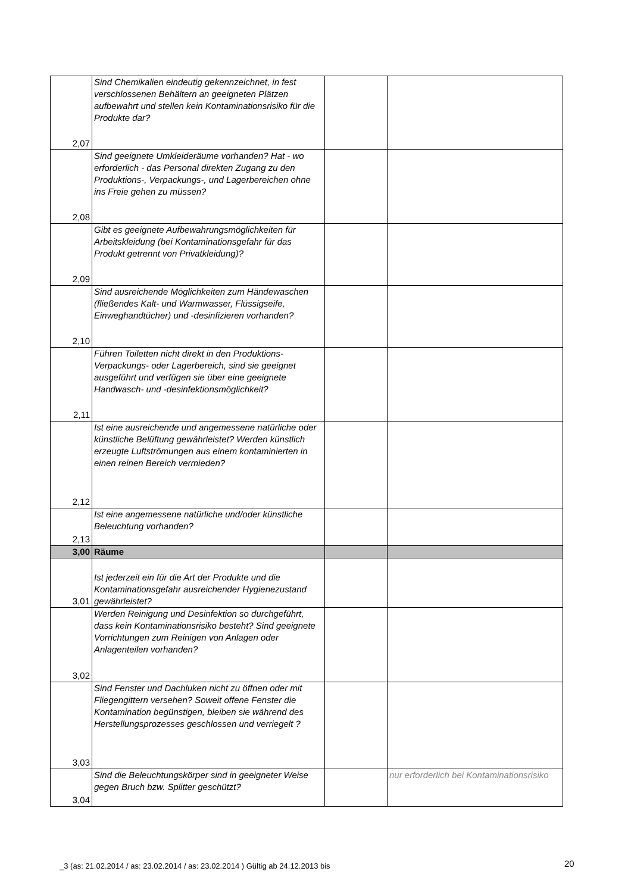| 2,07 | Sind Chemikalien eindeutig gekennzeichnet, in fest verschlossenen Behältern an geeigneten Plätzen aufbewahrt und stellen kein Kontaminationsrisiko für die Produkte dar? | | |
| 2,08 | Sind geeignete Umkleideräume vorhanden? Hat - wo erforderlich - das Personal direkten Zugang zu den Produktions-, Verpackungs-, und Lagerbereichen ohne ins Freie gehen zu müssen? | | |
| 2,09 | Gibt es geeignete Aufbewahrungsmöglichkeiten für Arbeitskleidung (bei Kontaminationsgefahr für das Produkt getrennt von Privatkleidung)? | | |
| 2,10 | Sind ausreichende Möglichkeiten zum Händewaschen (fließendes Kalt- und Warmwasser, Flüssigseife, Einweghandtücher) und -desinfizieren vorhanden? | | |
| 2,11 | Führen Toiletten nicht direkt in den Produktions- Verpackungs- oder Lagerbereich, sind sie geeignet ausgeführt und verfügen sie über eine geeignete Handwasch- und -desinfektionsmöglichkeit? | | |
| 2,12 | Ist eine ausreichende und angemessene natürliche oder künstliche Belüftung gewährleistet? Werden künstlich erzeugte Luftströmungen aus einem kontaminierten in einen reinen Bereich vermieden? | | |
| 2,13 | Ist eine angemessene natürliche und/oder künstliche Beleuchtung vorhanden? | | |
| 3,00 | Räume | | |
| 3,01 | Ist jederzeit ein für die Art der Produkte und die Kontaminationsgefahr ausreichender Hygienezustand gewährleistet? | | |
| 3,02 | Werden Reinigung und Desinfektion so durchgeführt, dass kein Kontaminationsrisiko besteht? Sind geeignete Vorrichtungen zum Reinigen von Anlagen oder Anlagenteilen vorhanden? | | |
| 3,03 | Sind Fenster und Dachluken nicht zu öffnen oder mit Fliegengittern versehen? Soweit offene Fenster die Kontamination begünstigen, bleiben sie während des Herstellungsprozesses geschlossen und verriegelt ? | | |
| 3,04 | Sind die Beleuchtungskörper sind in geeigneter Weise gegen Bruch bzw. Splitter geschützt? | | nur erforderlich bei Kontaminationsrisiko |
_3 (as: 21.02.2014 / as: 23.02.2014 / as: 23.02.2014 ) Gültig ab 24.12.2013 bis
20